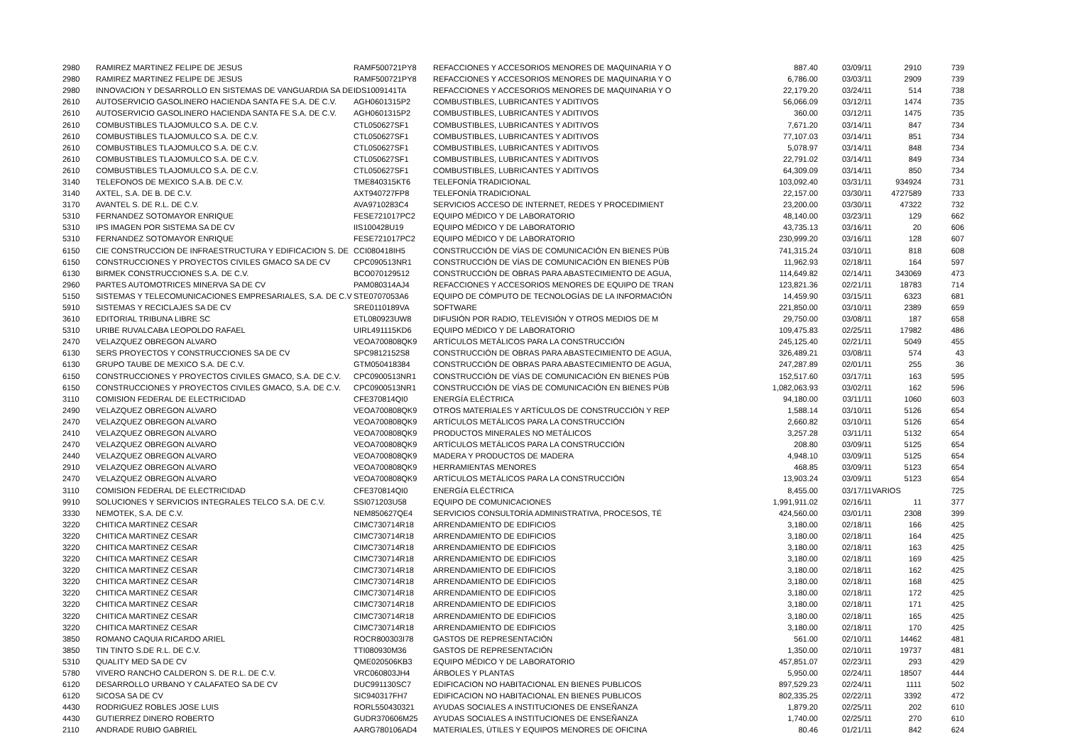| 2980 | RAMIREZ MARTINEZ FELIPE DE JESUS | RAMF500721PY8 | REFACCIONES Y ACCESORIOS MENORES DE MAQUINARIA Y O | 887.40 | 03/09/11 | 2910 | 739 |
| 2980 | RAMIREZ MARTINEZ FELIPE DE JESUS | RAMF500721PY8 | REFACCIONES Y ACCESORIOS MENORES DE MAQUINARIA Y O | 6,786.00 | 03/03/11 | 2909 | 739 |
| 2980 | INNOVACION Y DESARROLLO EN SISTEMAS DE VANGUARDIA SA DE | IDS1009141TA | REFACCIONES Y ACCESORIOS MENORES DE MAQUINARIA Y O | 22,179.20 | 03/24/11 | 514 | 738 |
| 2610 | AUTOSERVICIO GASOLINERO HACIENDA SANTA FE S.A. DE C.V. | AGH0601315P2 | COMBUSTIBLES, LUBRICANTES Y ADITIVOS | 56,066.09 | 03/12/11 | 1474 | 735 |
| 2610 | AUTOSERVICIO GASOLINERO HACIENDA SANTA FE S.A. DE C.V. | AGH0601315P2 | COMBUSTIBLES, LUBRICANTES Y ADITIVOS | 360.00 | 03/12/11 | 1475 | 735 |
| 2610 | COMBUSTIBLES TLAJOMULCO S.A. DE C.V. | CTL050627SF1 | COMBUSTIBLES, LUBRICANTES Y ADITIVOS | 7,671.20 | 03/14/11 | 847 | 734 |
| 2610 | COMBUSTIBLES TLAJOMULCO S.A. DE C.V. | CTL050627SF1 | COMBUSTIBLES, LUBRICANTES Y ADITIVOS | 77,107.03 | 03/14/11 | 851 | 734 |
| 2610 | COMBUSTIBLES TLAJOMULCO S.A. DE C.V. | CTL050627SF1 | COMBUSTIBLES, LUBRICANTES Y ADITIVOS | 5,078.97 | 03/14/11 | 848 | 734 |
| 2610 | COMBUSTIBLES TLAJOMULCO S.A. DE C.V. | CTL050627SF1 | COMBUSTIBLES, LUBRICANTES Y ADITIVOS | 22,791.02 | 03/14/11 | 849 | 734 |
| 2610 | COMBUSTIBLES TLAJOMULCO S.A. DE C.V. | CTL050627SF1 | COMBUSTIBLES, LUBRICANTES Y ADITIVOS | 64,309.09 | 03/14/11 | 850 | 734 |
| 3140 | TELEFONOS DE MEXICO S.A.B. DE C.V. | TME840315KT6 | TELEFONÍA TRADICIONAL | 103,092.40 | 03/31/11 | 934924 | 731 |
| 3140 | AXTEL, S.A. DE B. DE C.V. | AXT940727FP8 | TELEFONÍA TRADICIONAL | 22,157.00 | 03/30/11 | 4727589 | 733 |
| 3170 | AVANTEL S. DE R.L. DE C.V. | AVA9710283C4 | SERVICIOS ACCESO DE INTERNET, REDES Y PROCEDIMIENT | 23,200.00 | 03/30/11 | 47322 | 732 |
| 5310 | FERNANDEZ SOTOMAYOR ENRIQUE | FESE721017PC2 | EQUIPO MÉDICO Y DE LABORATORIO | 48,140.00 | 03/23/11 | 129 | 662 |
| 5310 | IPS IMAGEN POR SISTEMA SA DE CV | IIS100428U19 | EQUIPO MÉDICO Y DE LABORATORIO | 43,735.13 | 03/16/11 | 20 | 606 |
| 5310 | FERNANDEZ SOTOMAYOR ENRIQUE | FESE721017PC2 | EQUIPO MÉDICO Y DE LABORATORIO | 230,999.20 | 03/16/11 | 128 | 607 |
| 6150 | CIE CONSTRUCCION DE INFRAESTRUCTURA Y EDIFICACION S. DE | CCI080418IH5 | CONSTRUCCIÓN DE VÍAS DE COMUNICACIÓN EN BIENES PÚB | 741,315.24 | 03/10/11 | 818 | 608 |
| 6150 | CONSTRUCCIONES Y PROYECTOS CIVILES GMACO SA DE CV | CPC090513NR1 | CONSTRUCCIÓN DE VÍAS DE COMUNICACIÓN EN BIENES PÚB | 11,962.93 | 02/18/11 | 164 | 597 |
| 6130 | BIRMEK CONSTRUCCIONES S.A. DE C.V. | BCO070129512 | CONSTRUCCIÓN DE OBRAS PARA ABASTECIMIENTO DE AGUA, | 114,649.82 | 02/14/11 | 343069 | 473 |
| 2960 | PARTES AUTOMOTRICES MINERVA SA DE CV | PAM080314AJ4 | REFACCIONES Y ACCESORIOS MENORES DE EQUIPO DE TRAN | 123,821.36 | 02/21/11 | 18783 | 714 |
| 5150 | SISTEMAS Y TELECOMUNICACIONES EMPRESARIALES, S.A. DE C.V | STE0707053A6 | EQUIPO DE CÓMPUTO DE TECNOLOGÍAS DE LA INFORMACIÓN | 14,459.90 | 03/15/11 | 6323 | 681 |
| 5910 | SISTEMAS Y RECICLAJES SA DE CV | SRE0110189VA | SOFTWARE | 221,850.00 | 03/10/11 | 2389 | 659 |
| 3610 | EDITORIAL TRIBUNA LIBRE SC | ETL080923UW8 | DIFUSIÓN POR RADIO, TELEVISIÓN Y OTROS MEDIOS DE M | 29,750.00 | 03/08/11 | 187 | 658 |
| 5310 | URIBE RUVALCABA LEOPOLDO RAFAEL | UIRL491115KD6 | EQUIPO MÉDICO Y DE LABORATORIO | 109,475.83 | 02/25/11 | 17982 | 486 |
| 2470 | VELAZQUEZ OBREGON ALVARO | VEOA700808QK9 | ARTÍCULOS METÁLICOS PARA LA CONSTRUCCIÓN | 245,125.40 | 02/21/11 | 5049 | 455 |
| 6130 | SERS PROYECTOS Y CONSTRUCCIONES SA DE CV | SPC9812152S8 | CONSTRUCCIÓN DE OBRAS PARA ABASTECIMIENTO DE AGUA, | 326,489.21 | 03/08/11 | 574 | 43 |
| 6130 | GRUPO TAUBE DE MEXICO S.A. DE C.V. | GTM050418384 | CONSTRUCCIÓN DE OBRAS PARA ABASTECIMIENTO DE AGUA, | 247,287.89 | 02/01/11 | 255 | 36 |
| 6150 | CONSTRUCCIONES Y PROYECTOS CIVILES GMACO, S.A. DE C.V. | CPC0900513NR1 | CONSTRUCCIÓN DE VÍAS DE COMUNICACIÓN EN BIENES PÚB | 152,517.60 | 03/17/11 | 163 | 595 |
| 6150 | CONSTRUCCIONES Y PROYECTOS CIVILES GMACO, S.A. DE C.V. | CPC0900513NR1 | CONSTRUCCIÓN DE VÍAS DE COMUNICACIÓN EN BIENES PÚB | 1,082,063.93 | 03/02/11 | 162 | 596 |
| 3110 | COMISION FEDERAL DE ELECTRICIDAD | CFE370814QI0 | ENERGÍA ELÉCTRICA | 94,180.00 | 03/11/11 | 1060 | 603 |
| 2490 | VELAZQUEZ OBREGON ALVARO | VEOA700808QK9 | OTROS MATERIALES Y ARTÍCULOS DE CONSTRUCCIÓN Y REP | 1,588.14 | 03/10/11 | 5126 | 654 |
| 2470 | VELAZQUEZ OBREGON ALVARO | VEOA700808QK9 | ARTÍCULOS METÁLICOS PARA LA CONSTRUCCIÓN | 2,660.82 | 03/10/11 | 5126 | 654 |
| 2410 | VELAZQUEZ OBREGON ALVARO | VEOA700808QK9 | PRODUCTOS MINERALES NO METÁLICOS | 3,257.28 | 03/11/11 | 5132 | 654 |
| 2470 | VELAZQUEZ OBREGON ALVARO | VEOA700808QK9 | ARTÍCULOS METÁLICOS PARA LA CONSTRUCCIÓN | 208.80 | 03/09/11 | 5125 | 654 |
| 2440 | VELAZQUEZ OBREGON ALVARO | VEOA700808QK9 | MADERA Y PRODUCTOS DE MADERA | 4,948.10 | 03/09/11 | 5125 | 654 |
| 2910 | VELAZQUEZ OBREGON ALVARO | VEOA700808QK9 | HERRAMIENTAS MENORES | 468.85 | 03/09/11 | 5123 | 654 |
| 2470 | VELAZQUEZ OBREGON ALVARO | VEOA700808QK9 | ARTÍCULOS METÁLICOS PARA LA CONSTRUCCIÓN | 13,903.24 | 03/09/11 | 5123 | 654 |
| 3110 | COMISION FEDERAL DE ELECTRICIDAD | CFE370814QI0 | ENERGÍA ELÉCTRICA | 8,455.00 | 03/17/11 | VARIOS | 725 |
| 9910 | SOLUCIONES Y SERVICIOS INTEGRALES TELCO S.A. DE C.V. | SSI071203U58 | EQUIPO DE COMUNICACIONES | 1,991,911.02 | 02/16/11 | 11 | 377 |
| 3330 | NEMOTEK, S.A. DE C.V. | NEM850627QE4 | SERVICIOS CONSULTORÍA ADMINISTRATIVA, PROCESOS, TÉ | 424,560.00 | 03/01/11 | 2308 | 399 |
| 3220 | CHITICA MARTINEZ CESAR | CIMC730714R18 | ARRENDAMIENTO DE EDIFICIOS | 3,180.00 | 02/18/11 | 166 | 425 |
| 3220 | CHITICA MARTINEZ CESAR | CIMC730714R18 | ARRENDAMIENTO DE EDIFICIOS | 3,180.00 | 02/18/11 | 164 | 425 |
| 3220 | CHITICA MARTINEZ CESAR | CIMC730714R18 | ARRENDAMIENTO DE EDIFICIOS | 3,180.00 | 02/18/11 | 163 | 425 |
| 3220 | CHITICA MARTINEZ CESAR | CIMC730714R18 | ARRENDAMIENTO DE EDIFICIOS | 3,180.00 | 02/18/11 | 169 | 425 |
| 3220 | CHITICA MARTINEZ CESAR | CIMC730714R18 | ARRENDAMIENTO DE EDIFICIOS | 3,180.00 | 02/18/11 | 162 | 425 |
| 3220 | CHITICA MARTINEZ CESAR | CIMC730714R18 | ARRENDAMIENTO DE EDIFICIOS | 3,180.00 | 02/18/11 | 168 | 425 |
| 3220 | CHITICA MARTINEZ CESAR | CIMC730714R18 | ARRENDAMIENTO DE EDIFICIOS | 3,180.00 | 02/18/11 | 172 | 425 |
| 3220 | CHITICA MARTINEZ CESAR | CIMC730714R18 | ARRENDAMIENTO DE EDIFICIOS | 3,180.00 | 02/18/11 | 171 | 425 |
| 3220 | CHITICA MARTINEZ CESAR | CIMC730714R18 | ARRENDAMIENTO DE EDIFICIOS | 3,180.00 | 02/18/11 | 165 | 425 |
| 3220 | CHITICA MARTINEZ CESAR | CIMC730714R18 | ARRENDAMIENTO DE EDIFICIOS | 3,180.00 | 02/18/11 | 170 | 425 |
| 3850 | ROMANO CAQUIA RICARDO ARIEL | ROCR800303I78 | GASTOS DE REPRESENTACIÓN | 561.00 | 02/10/11 | 14462 | 481 |
| 3850 | TIN TINTO S.DE R.L. DE C.V. | TTI080930M36 | GASTOS DE REPRESENTACIÓN | 1,350.00 | 02/10/11 | 19737 | 481 |
| 5310 | QUALITY MED SA DE CV | QME020506KB3 | EQUIPO MÉDICO Y DE LABORATORIO | 457,851.07 | 02/23/11 | 293 | 429 |
| 5780 | VIVERO RANCHO CALDERON S. DE R.L. DE C.V. | VRC060803JH4 | ÁRBOLES Y PLANTAS | 5,950.00 | 02/24/11 | 18507 | 444 |
| 6120 | DESARROLLO URBANO Y CALAFATEO SA DE CV | DUC991130SC7 | EDIFICACION NO HABITACIONAL EN BIENES PUBLICOS | 897,529.23 | 02/24/11 | 1111 | 502 |
| 6120 | SICOSA SA DE CV | SIC940317FH7 | EDIFICACION NO HABITACIONAL EN BIENES PUBLICOS | 802,335.25 | 02/22/11 | 3392 | 472 |
| 4430 | RODRIGUEZ ROBLES JOSE LUIS | RORL550430321 | AYUDAS SOCIALES A INSTITUCIONES DE ENSEÑANZA | 1,879.20 | 02/25/11 | 202 | 610 |
| 4430 | GUTIERREZ DINERO ROBERTO | GUDR370606M25 | AYUDAS SOCIALES A INSTITUCIONES DE ENSEÑANZA | 1,740.00 | 02/25/11 | 270 | 610 |
| 2110 | ANDRADE RUBIO GABRIEL | AARG780106AD4 | MATERIALES, ÚTILES Y EQUIPOS MENORES DE OFICINA | 80.46 | 01/21/11 | 842 | 624 |